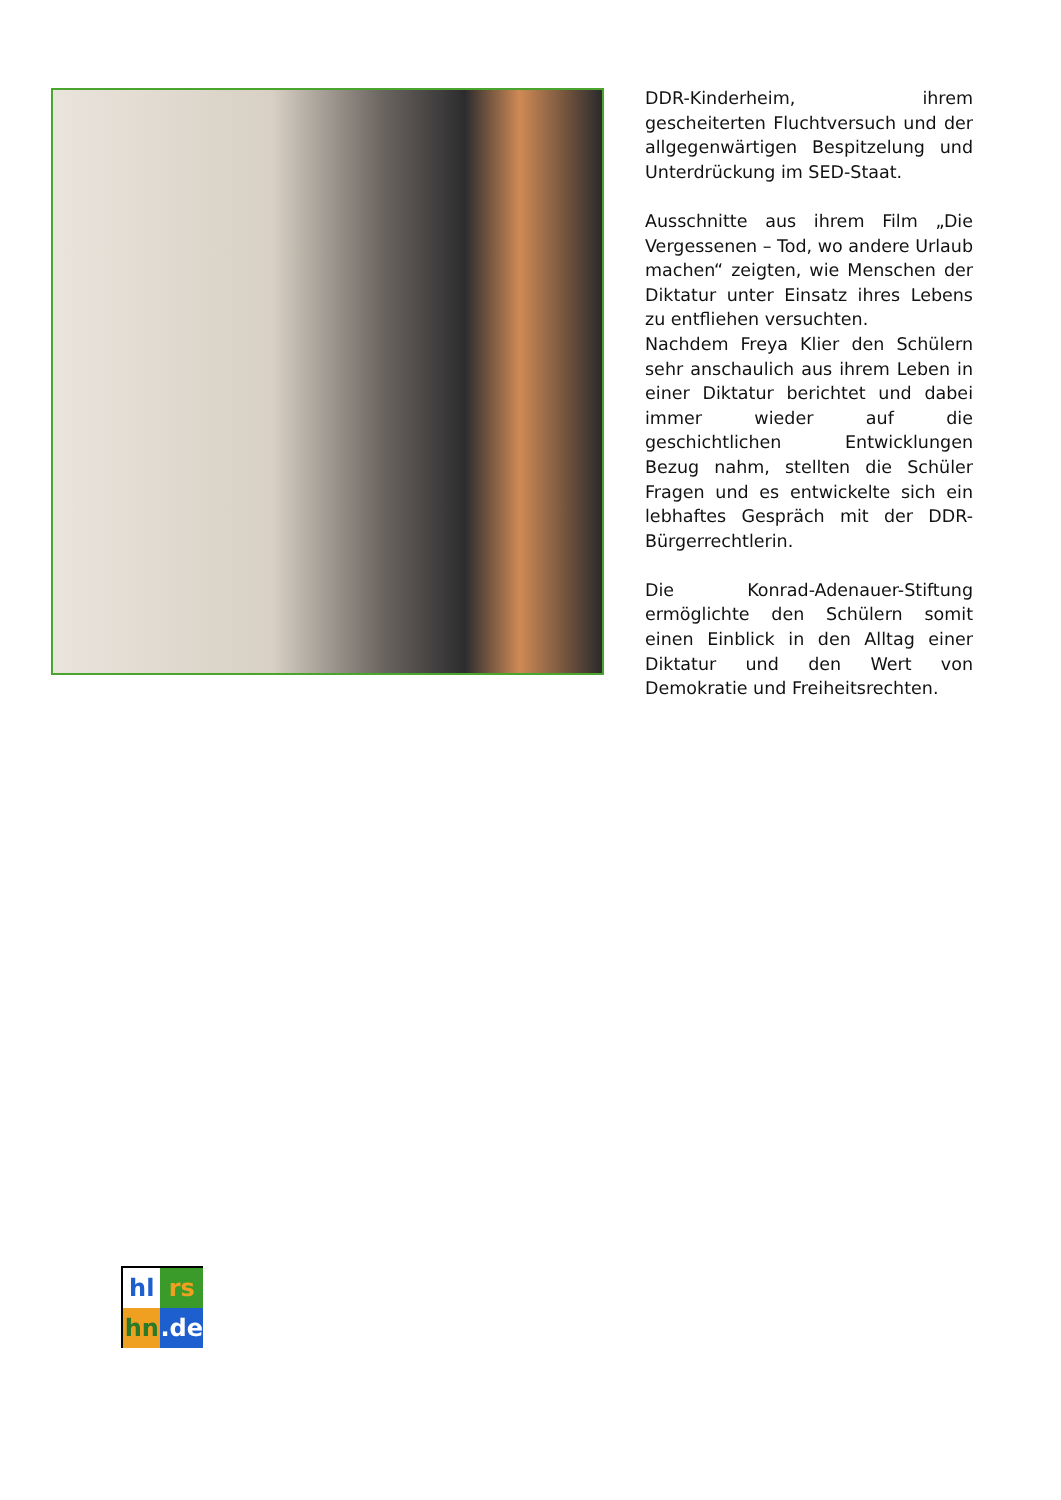DDR-Kinderheim, ihrem gescheiterten Fluchtversuch und der allgegenwärtigen Bespitzelung und Unterdrückung im SED-Staat.
Ausschnitte aus ihrem Film „Die Vergessenen – Tod, wo andere Urlaub machen“ zeigten, wie Menschen der Diktatur unter Einsatz ihres Lebens zu entfliehen versuchten.
Nachdem Freya Klier den Schülern sehr anschaulich aus ihrem Leben in einer Diktatur berichtet und dabei immer wieder auf die geschichtlichen Entwicklungen Bezug nahm, stellten die Schüler Fragen und es entwickelte sich ein lebhaftes Gespräch mit der DDR-Bürgerrechtlerin.
Die Konrad-Adenauer-Stiftung ermöglichte den Schülern somit einen Einblick in den Alltag einer Diktatur und den Wert von Demokratie und Freiheitsrechten.
hl
rs
hn
.de